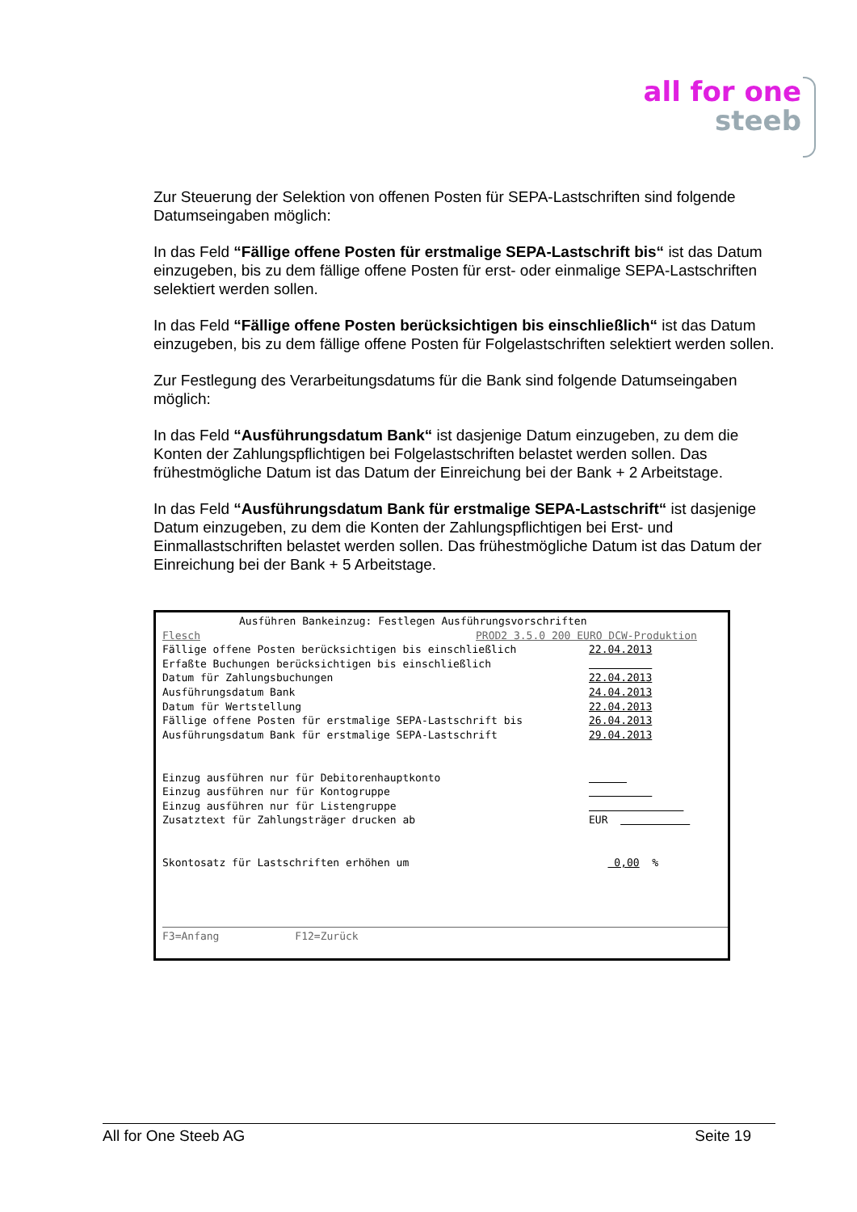all for one
steeb
Zur Steuerung der Selektion von offenen Posten für SEPA-Lastschriften sind folgende Datumseingaben möglich:
In das Feld “Fällige offene Posten für erstmalige SEPA-Lastschrift bis“ ist das Datum einzugeben, bis zu dem fällige offene Posten für erst- oder einmalige SEPA-Lastschriften selektiert werden sollen.
In das Feld “Fällige offene Posten berücksichtigen bis einschließlich“ ist das Datum einzugeben, bis zu dem fällige offene Posten für Folgelastschriften selektiert werden sollen.
Zur Festlegung des Verarbeitungsdatums für die Bank sind folgende Datumseingaben möglich:
In das Feld “Ausführungsdatum Bank“ ist dasjenige Datum einzugeben, zu dem die Konten der Zahlungspflichtigen bei Folgelastschriften belastet werden sollen. Das frühestmögliche Datum ist das Datum der Einreichung bei der Bank + 2 Arbeitstage.
In das Feld “Ausführungsdatum Bank für erstmalige SEPA-Lastschrift“ ist dasjenige Datum einzugeben, zu dem die Konten der Zahlungspflichtigen bei Erst- und Einmallastschriften belastet werden sollen. Das frühestmögliche Datum ist das Datum der Einreichung bei der Bank + 5 Arbeitstage.
Ausführen Bankeinzug: Festlegen Ausführungsvorschriften
Flesch PROD2 3.5.0 200 EURO DCW-Produktion
Fällige offene Posten berücksichtigen bis einschließlich 22.04.2013
Erfaßte Buchungen berücksichtigen bis einschließlich
Datum für Zahlungsbuchungen 22.04.2013
Ausführungsdatum Bank 24.04.2013
Datum für Wertstellung 22.04.2013
Fällige offene Posten für erstmalige SEPA-Lastschrift bis 26.04.2013
Ausführungsdatum Bank für erstmalige SEPA-Lastschrift 29.04.2013
Einzug ausführen nur für Debitorenhauptkonto
Einzug ausführen nur für Kontogruppe
Einzug ausführen nur für Listengruppe
Zusatztext für Zahlungsträger drucken ab EUR
Skontosatz für Lastschriften erhöhen um 0,00 %
F3=Anfang F12=Zurück
All for One Steeb AG Seite 19